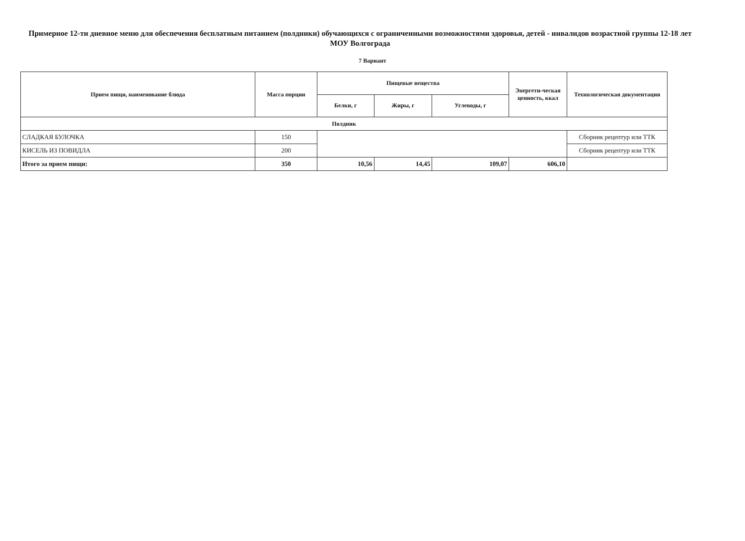Примерное 12-ти дневное меню для обеспечения бесплатным питанием (полдники) обучающихся с ограниченными возможностями здоровья, детей - инвалидов возрастной группы 12-18 лет МОУ Волгограда
7 Вариант
| Прием пищи, наименование блюда | Масса порции | Пищевые вещества | | | Энергети-ческая ценность, ккал | Технологическая документация |
| --- | --- | --- | --- | --- | --- | --- |
| | | Белки, г | Жиры, г | Углеводы, г | | |
| Полдник | | | | | | |
| СЛАДКАЯ БУЛОЧКА | 150 | | | | | Сборник рецептур или ТТК |
| КИСЕЛЬ ИЗ ПОВИДЛА | 200 | | | | | Сборник рецептур или ТТК |
| Итого за прием пищи: | 350 | 10,56 | 14,45 | 109,07 | 606,10 | |